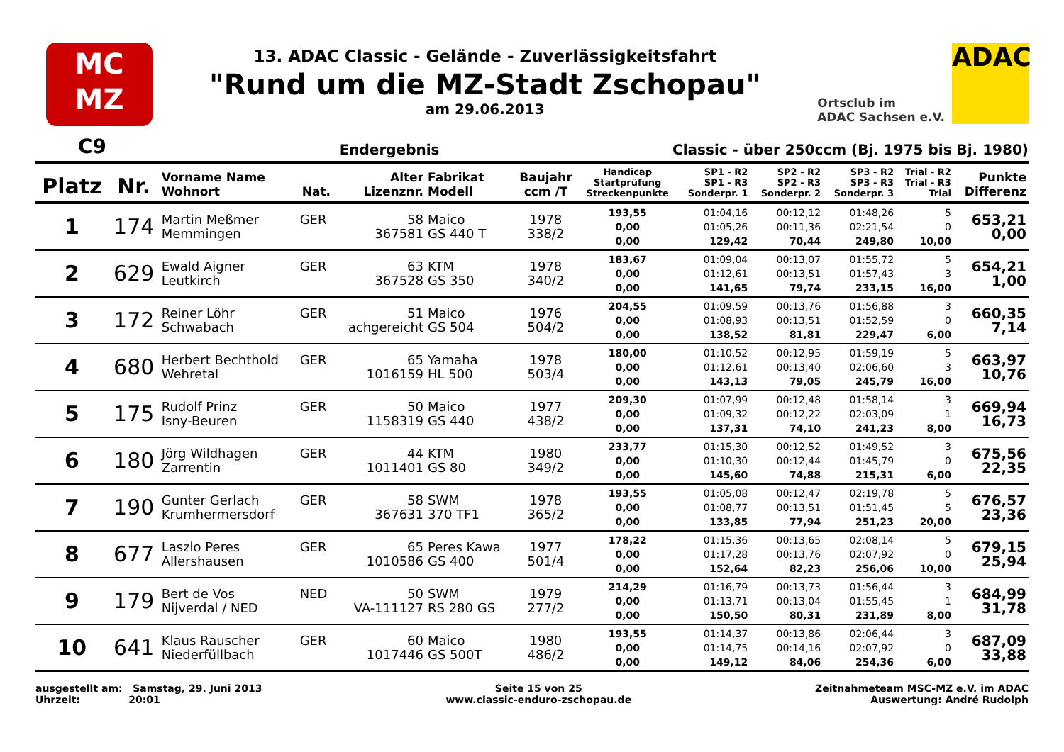MC
MZ
13. ADAC Classic - Gelände - Zuverlässigkeitsfahrt
"Rund um die MZ-Stadt Zschopau"
am 29.06.2013
Ortsclub im
ADAC Sachsen e.V.
ADAC
C9 Endergebnis Classic - über 250ccm (Bj. 1975 bis Bj. 1980)
| Platz | Nr. | Vorname Name Wohnort | Nat. | Alter Lizenznr. | Fabrikat Modell | Baujahr ccm /T | Handicap Startprüfung Streckenpunkte | SP1 - R2 SP1 - R3 Sonderpr. 1 | SP2 - R2 SP2 - R3 Sonderpr. 2 | SP3 - R2 SP3 - R3 Sonderpr. 3 | Trial - R2 Trial - R3 Trial | Punkte Differenz |
| --- | --- | --- | --- | --- | --- | --- | --- | --- | --- | --- | --- | --- |
| 1 | 174 | Martin Meßmer Memmingen | GER | 58 367581 | Maico GS 440 T | 1978 338/2 | 193,55 0,00 0,00 | 01:04,16 01:05,26 129,42 | 00:12,12 00:11,36 70,44 | 01:48,26 02:21,54 249,80 | 5 0 10,00 | 653,21 0,00 |
| 2 | 629 | Ewald Aigner Leutkirch | GER | 63 367528 | KTM GS 350 | 1978 340/2 | 183,67 0,00 0,00 | 01:09,04 01:12,61 141,65 | 00:13,07 00:13,51 79,74 | 01:55,72 01:57,43 233,15 | 5 3 16,00 | 654,21 1,00 |
| 3 | 172 | Reiner Löhr Schwabach | GER | 51 achgereicht | Maico GS 504 | 1976 504/2 | 204,55 0,00 0,00 | 01:09,59 01:08,93 138,52 | 00:13,76 00:13,51 81,81 | 01:56,88 01:52,59 229,47 | 3 0 6,00 | 660,35 7,14 |
| 4 | 680 | Herbert Bechthold Wehretal | GER | 65 1016159 | Yamaha HL 500 | 1978 503/4 | 180,00 0,00 0,00 | 01:10,52 01:12,61 143,13 | 00:12,95 00:13,40 79,05 | 01:59,19 02:06,60 245,79 | 5 3 16,00 | 663,97 10,76 |
| 5 | 175 | Rudolf Prinz Isny-Beuren | GER | 50 1158319 | Maico GS 440 | 1977 438/2 | 209,30 0,00 0,00 | 01:07,99 01:09,32 137,31 | 00:12,48 00:12,22 74,10 | 01:58,14 02:03,09 241,23 | 3 1 8,00 | 669,94 16,73 |
| 6 | 180 | Jörg Wildhagen Zarrentin | GER | 44 1011401 | KTM GS 80 | 1980 349/2 | 233,77 0,00 0,00 | 01:15,30 01:10,30 145,60 | 00:12,52 00:12,44 74,88 | 01:49,52 01:45,79 215,31 | 3 0 6,00 | 675,56 22,35 |
| 7 | 190 | Gunter Gerlach Krumhermersdorf | GER | 58 367631 | SWM 370 TF1 | 1978 365/2 | 193,55 0,00 0,00 | 01:05,08 01:08,77 133,85 | 00:12,47 00:13,51 77,94 | 02:19,78 01:51,45 251,23 | 5 5 20,00 | 676,57 23,36 |
| 8 | 677 | Laszlo Peres Allershausen | GER | 65 1010586 | Peres Kawa GS 400 | 1977 501/4 | 178,22 0,00 0,00 | 01:15,36 01:17,28 152,64 | 00:13,65 00:13,76 82,23 | 02:08,14 02:07,92 256,06 | 5 0 10,00 | 679,15 25,94 |
| 9 | 179 | Bert de Vos Nijverdal / NED | NED | 50 VA-111127 | SWM RS 280 GS | 1979 277/2 | 214,29 0,00 0,00 | 01:16,79 01:13,71 150,50 | 00:13,73 00:13,04 80,31 | 01:56,44 01:55,45 231,89 | 3 1 8,00 | 684,99 31,78 |
| 10 | 641 | Klaus Rauscher Niederfüllbach | GER | 60 1017446 | Maico GS 500T | 1980 486/2 | 193,55 0,00 0,00 | 01:14,37 01:14,75 149,12 | 00:13,86 00:14,16 84,06 | 02:06,44 02:07,92 254,36 | 3 0 6,00 | 687,09 33,88 |
ausgestellt am: Samstag, 29. Juni 2013
Uhrzeit: 20:01
Seite 15 von 25
www.classic-enduro-zschopau.de
Zeitnahmeteam MSC-MZ e.V. im ADAC
Auswertung: André Rudolph